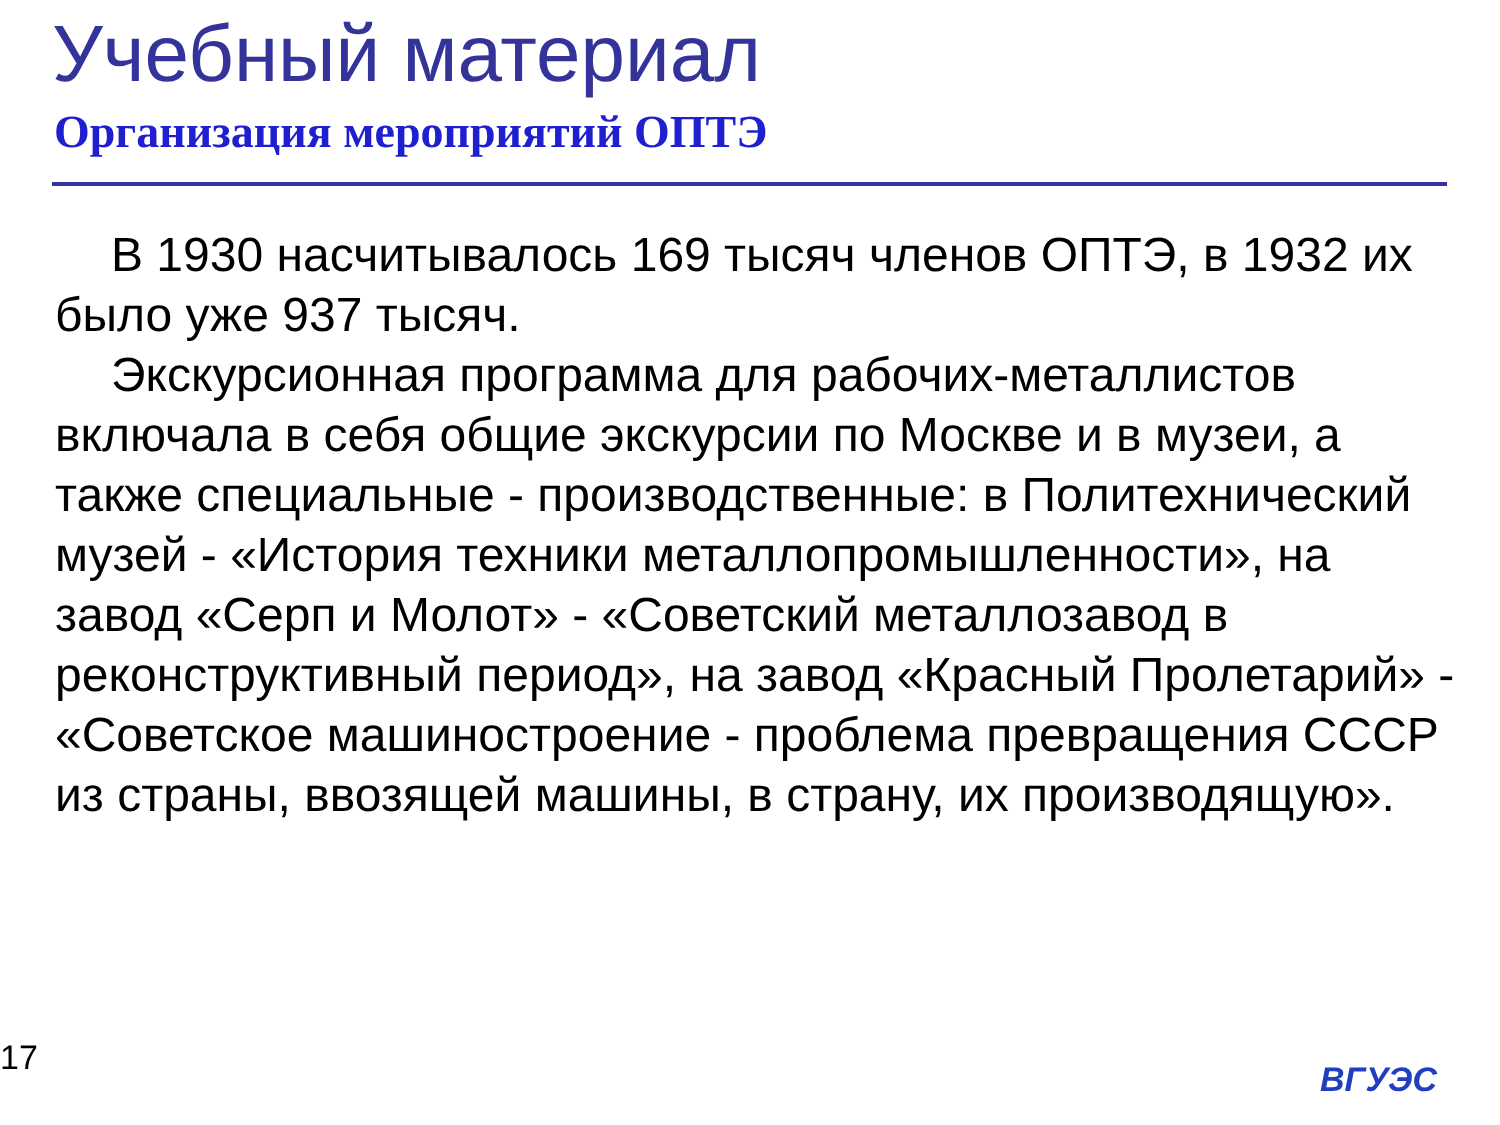Учебный материал
Организация мероприятий ОПТЭ
В 1930 насчитывалось 169 тысяч членов ОПТЭ, в 1932 их было уже 937 тысяч.
Экскурсионная программа для рабочих-металлистов включала в себя общие экскурсии по Москве и в музеи, а также специальные - производственные: в Политехнический музей - «История техники металлопромышленности», на завод «Серп и Молот» - «Советский металлозавод в реконструктивный период», на завод «Красный Пролетарий» - «Советское машиностроение - проблема превращения СССР из страны, ввозящей машины, в страну, их производящую».
17
ВГУЭС